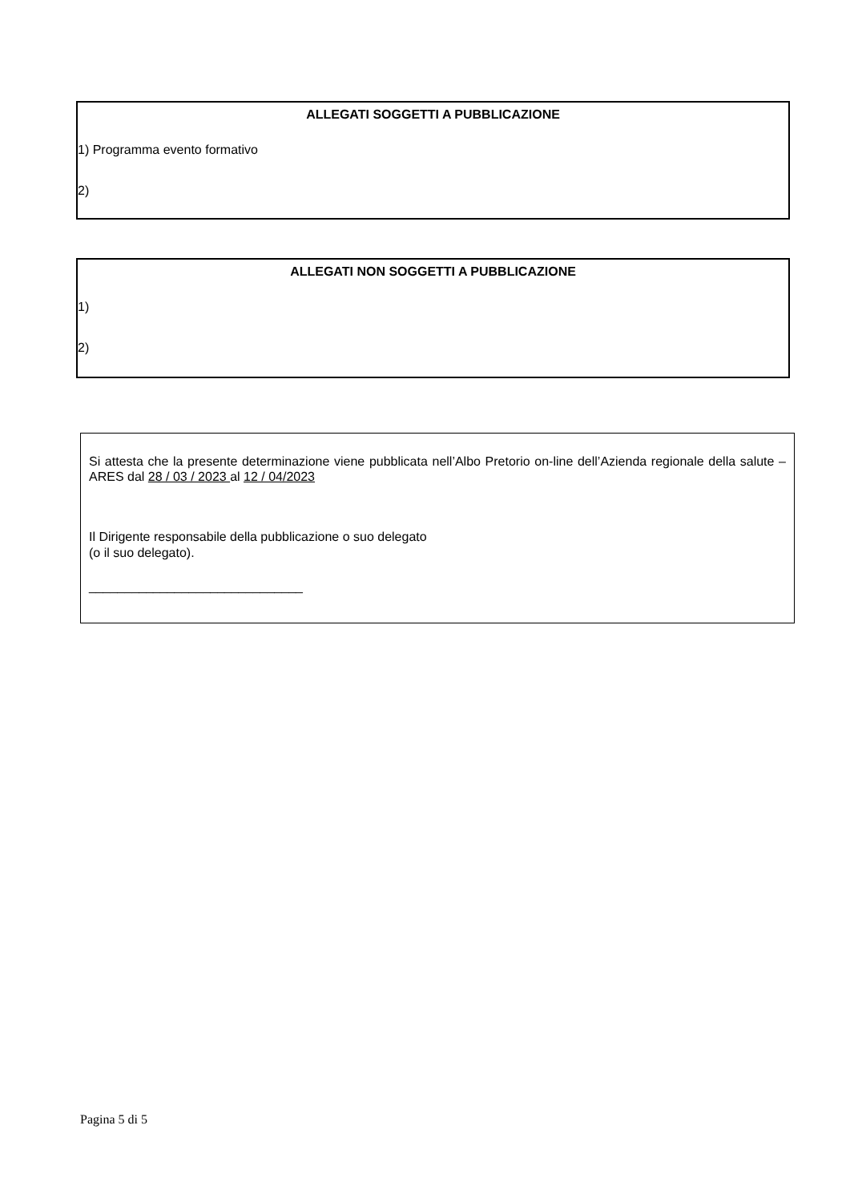ALLEGATI SOGGETTI A PUBBLICAZIONE
1) Programma evento formativo
2)
ALLEGATI NON SOGGETTI A PUBBLICAZIONE
1)
2)
Si attesta che la presente determinazione viene pubblicata nell’Albo Pretorio on-line dell’Azienda regionale della salute – ARES dal 28 / 03 / 2023 al 12 / 04/2023
Il Dirigente responsabile della pubblicazione o suo delegato
(o il suo delegato).
______________________________
Pagina 5 di 5